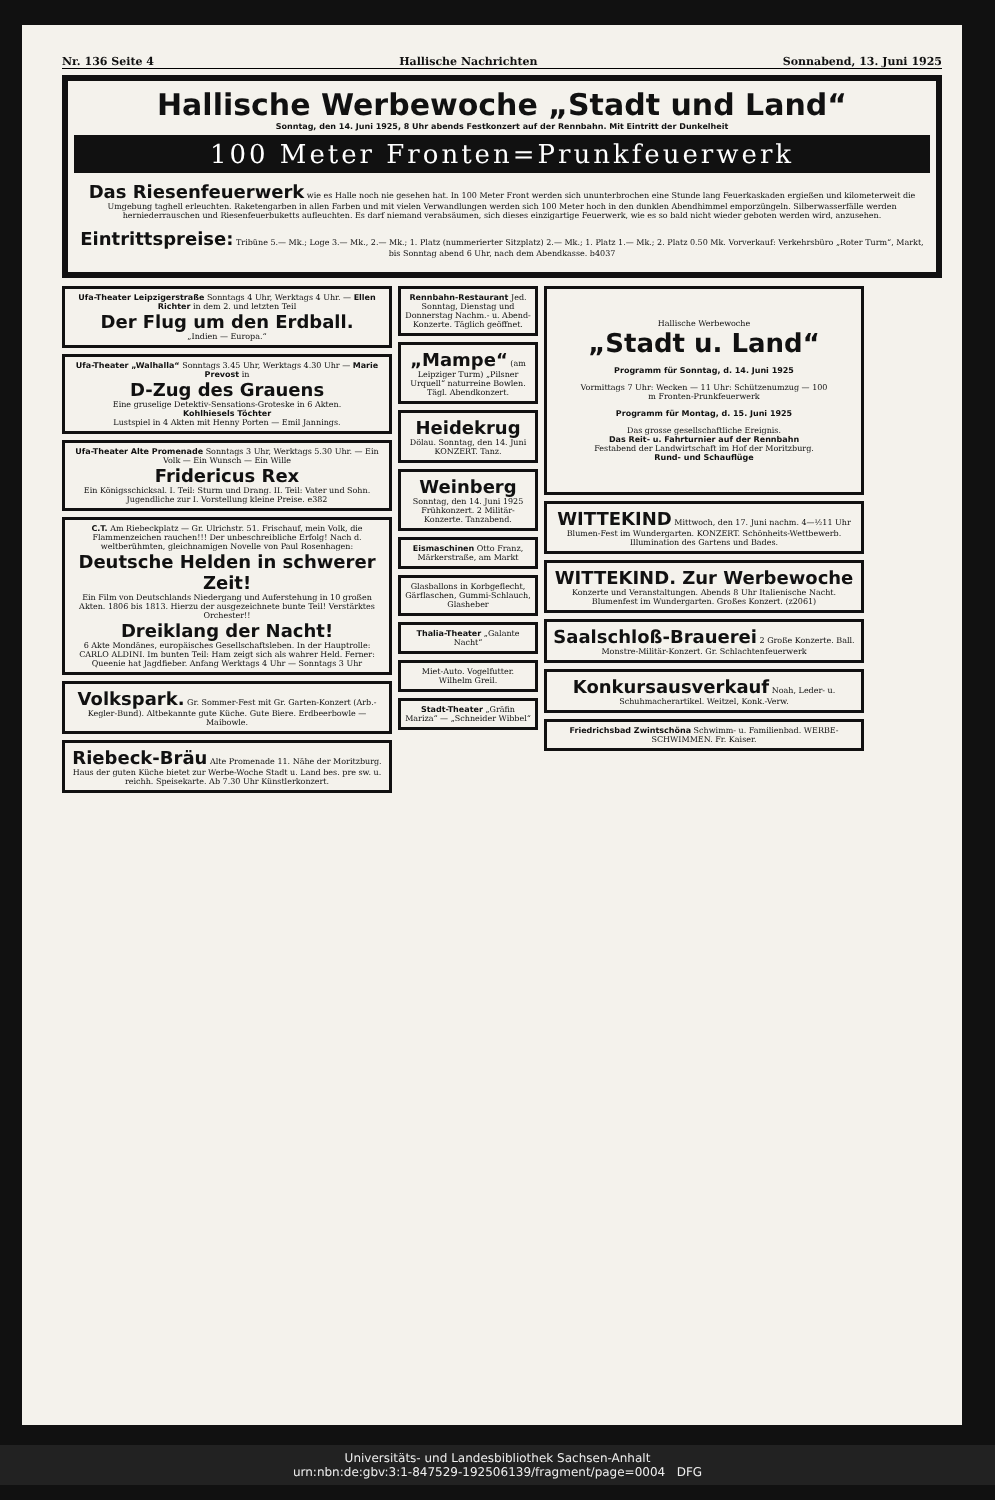Nr. 136 Seite 4 Hallische Nachrichten Sonnabend, 13. Juni 1925
Hallische Werbewoche „Stadt und Land“
Sonntag, den 14. Juni 1925, 8 Uhr abends Festkonzert auf der Rennbahn. Mit Eintritt der Dunkelheit
100 Meter Fronten=Prunkfeuerwerk
Das Riesenfeuerwerk wie es Halle noch nie gesehen hat. In 100 Meter Front werden sich ununterbrochen eine Stunde lang Feuerkaskaden ergießen und kilometerweit die Umgebung taghell erleuchten. Raketengarben in allen Farben und mit vielen Verwandlungen werden sich 100 Meter hoch in den dunklen Abendhimmel emporzüngeln. Silberwasserfälle werden herniederrauschen und Riesenfeuerbuketts aufleuchten. Es darf niemand verabsäumen, sich dieses einzigartige Feuerwerk, wie es so bald nicht wieder geboten werden wird, anzusehen.
Eintrittspreise: Tribüne 5.— Mk.; Loge 3.— Mk., 2.— Mk.; 1. Platz (nummerierter Sitzplatz) 2.— Mk.; 1. Platz 1.— Mk.; 2. Platz 0.50 Mk. Vorverkauf: Verkehrsbüro „Roter Turm“, Markt, bis Sonntag abend 6 Uhr, nach dem Abendkasse. b4037
Ufa-Theater Leipzigerstraße Sonntags 4 Uhr, Werktags 4 Uhr. — Ellen Richter in dem 2. und letzten Teil
Der Flug um den Erdball.
„Indien — Europa.“
Ufa-Theater „Walhalla“ Sonntags 3.45 Uhr, Werktags 4.30 Uhr — Marie Prevost in
D-Zug des Grauens
Eine gruselige Detektiv-Sensations-Groteske in 6 Akten.
Kohlhiesels Töchter
Lustspiel in 4 Akten mit Henny Porten — Emil Jannings.
Ufa-Theater Alte Promenade Sonntags 3 Uhr, Werktags 5.30 Uhr. — Ein Volk — Ein Wunsch — Ein Wille
Fridericus Rex
Ein Königsschicksal. I. Teil: Sturm und Drang. II. Teil: Vater und Sohn. Jugendliche zur I. Vorstellung kleine Preise. e382
C.T. Am Riebeckplatz — Gr. Ulrichstr. 51. Frischauf, mein Volk, die Flammenzeichen rauchen!!! Der unbeschreibliche Erfolg! Nach d. weltberühmten, gleichnamigen Novelle von Paul Rosenhagen:
Deutsche Helden in schwerer Zeit!
Ein Film von Deutschlands Niedergang und Auferstehung in 10 großen Akten. 1806 bis 1813. Hierzu der ausgezeichnete bunte Teil! Verstärktes Orchester!!
Dreiklang der Nacht!
6 Akte Mondänes, europäisches Gesellschaftsleben. In der Hauptrolle: CARLO ALDINI. Im bunten Teil: Ham zeigt sich als wahrer Held. Ferner: Queenie hat Jagdfieber. Anfang Werktags 4 Uhr — Sonntags 3 Uhr
Volkspark. Gr. Sommer-Fest mit Gr. Garten-Konzert (Arb.-Kegler-Bund). Altbekannte gute Küche. Gute Biere. Erdbeerbowle — Maibowle.
Riebeck-Bräu Alte Promenade 11. Nähe der Moritzburg. Haus der guten Küche bietet zur Werbe-Woche Stadt u. Land bes. pre sw. u. reichh. Speisekarte. Ab 7.30 Uhr Künstlerkonzert.
Rennbahn-Restaurant Jed. Sonntag, Dienstag und Donnerstag Nachm.- u. Abend-Konzerte. Täglich geöffnet.
„Mampe“ (am Leipziger Turm) „Pilsner Urquell“ naturreine Bowlen. Tägl. Abendkonzert.
Heidekrug Dölau. Sonntag, den 14. Juni KONZERT. Tanz.
Weinberg Sonntag, den 14. Juni 1925 Frühkonzert. 2 Militär-Konzerte. Tanzabend.
Eismaschinen Otto Franz, Märkerstraße, am Markt
Glasballons in Korbgeflecht, Gärflaschen, Gummi-Schlauch, Glasheber
Thalia-Theater „Galante Nacht“
Miet-Auto. Vogelfutter. Wilhelm Greil.
Stadt-Theater „Gräfin Mariza“ — „Schneider Wibbel“
Hallische Werbewoche
„Stadt u. Land“
Programm für Sonntag, d. 14. Juni 1925
Vormittags 7 Uhr: Wecken — 11 Uhr: Schützenumzug — 100 m Fronten-Prunkfeuerwerk
Programm für Montag, d. 15. Juni 1925
Das grosse gesellschaftliche Ereignis.
Das Reit- u. Fahrturnier auf der Rennbahn
Festabend der Landwirtschaft im Hof der Moritzburg.
Rund- und Schauflüge
WITTEKIND Mittwoch, den 17. Juni nachm. 4—½11 Uhr Blumen-Fest im Wundergarten. KONZERT. Schönheits-Wettbewerb. Illumination des Gartens und Bades.
WITTEKIND. Zur Werbewoche Konzerte und Veranstaltungen. Abends 8 Uhr Italienische Nacht. Blumenfest im Wundergarten. Großes Konzert. (z2061)
Saalschloß-Brauerei 2 Große Konzerte. Ball. Monstre-Militär-Konzert. Gr. Schlachtenfeuerwerk
Konkursausverkauf Noah, Leder- u. Schuhmacherartikel. Weitzel, Konk.-Verw.
Friedrichsbad Zwintschöna Schwimm- u. Familienbad. WERBE-SCHWIMMEN. Fr. Kaiser.
Universitäts- und Landesbibliothek Sachsen-Anhalt
urn:nbn:de:gbv:3:1-847529-192506139/fragment/page=0004 DFG